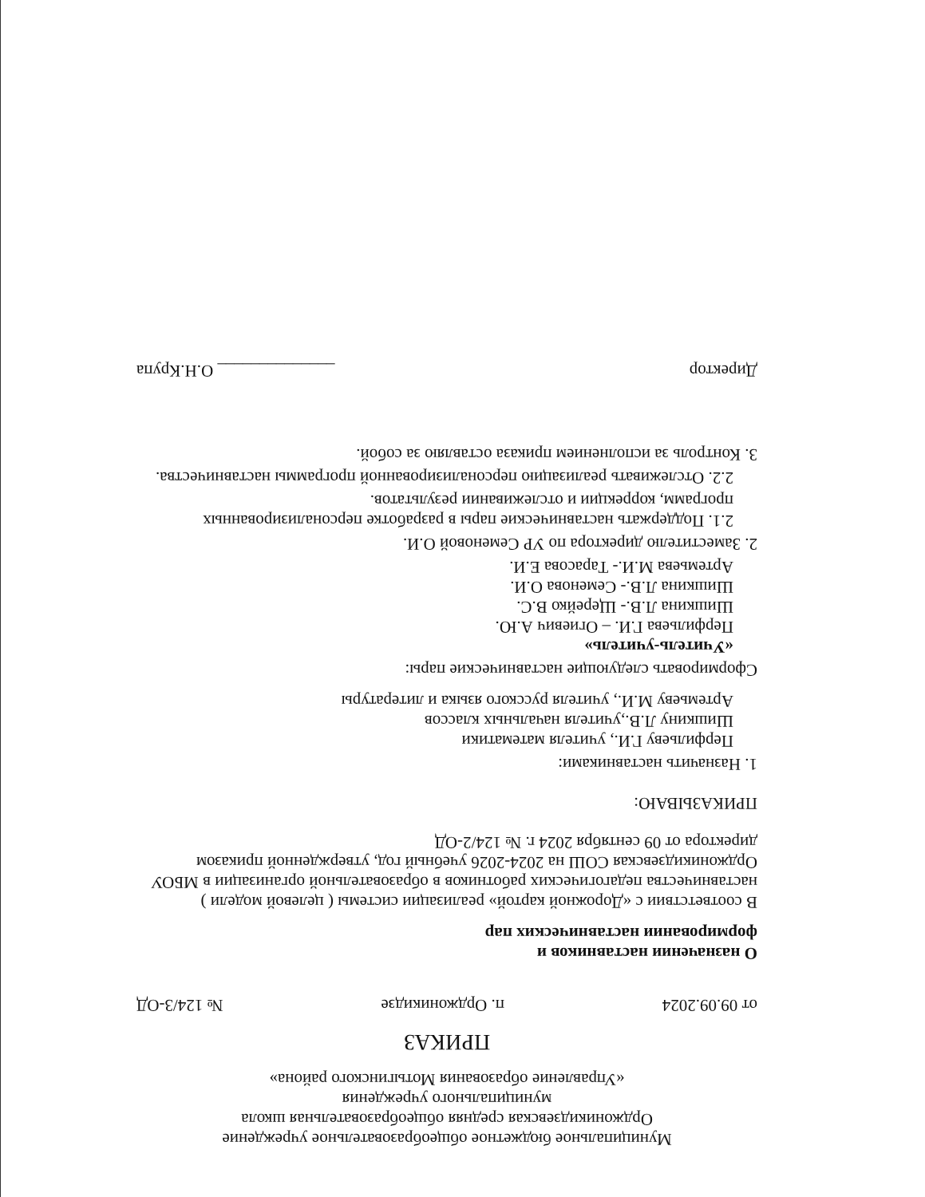Муниципальное бюджетное общеобразовательное учреждение
Орджоникидзевская средняя общеобразовательная школа
муниципального учреждения
«Управление образования Мотыгинского района»
ПРИКАЗ
от 09.09.2024 п. Орджоникидзе № 124/3-ОД
О назначении наставников и
формировании наставнических пар
В соответствии с «Дорожной картой» реализации системы ( целевой модели ) наставничества педагогических работников в образовательной организации в МБОУ Орджоникидзевская СОШ на 2024-2026 учебный год, утвержденной приказом директора от 09 сентября 2024 г. № 124/2-ОД
ПРИКАЗЫВАЮ:
1. Назначить наставниками:
Перфильеву Г.И., учителя математики
Шишкину Л.В.,учителя начальных классов
Артемьеву М.И., учителя русского языка и литературы
Сформировать следующие наставнические пары:
«Учитель-учитель»
Перфильева Г.И. – Огиевич А.Ю.
Шишкина Л.В.- Щерейко В.С.
Шишкина Л.В.- Семенова О.И.
Артемьева М.И.- Тарасова Е.И.
2. Заместителю директора по УР Семеновой О.И.
2.1. Поддержать наставнические пары в разработке персонализированных программ, коррекции и отслеживании результатов.
2.2. Отслеживать реализацию персонализированной программы наставничества.
3. Контроль за исполнением приказа оставляю за собой.
Директор ______________ О.Н.Крупа